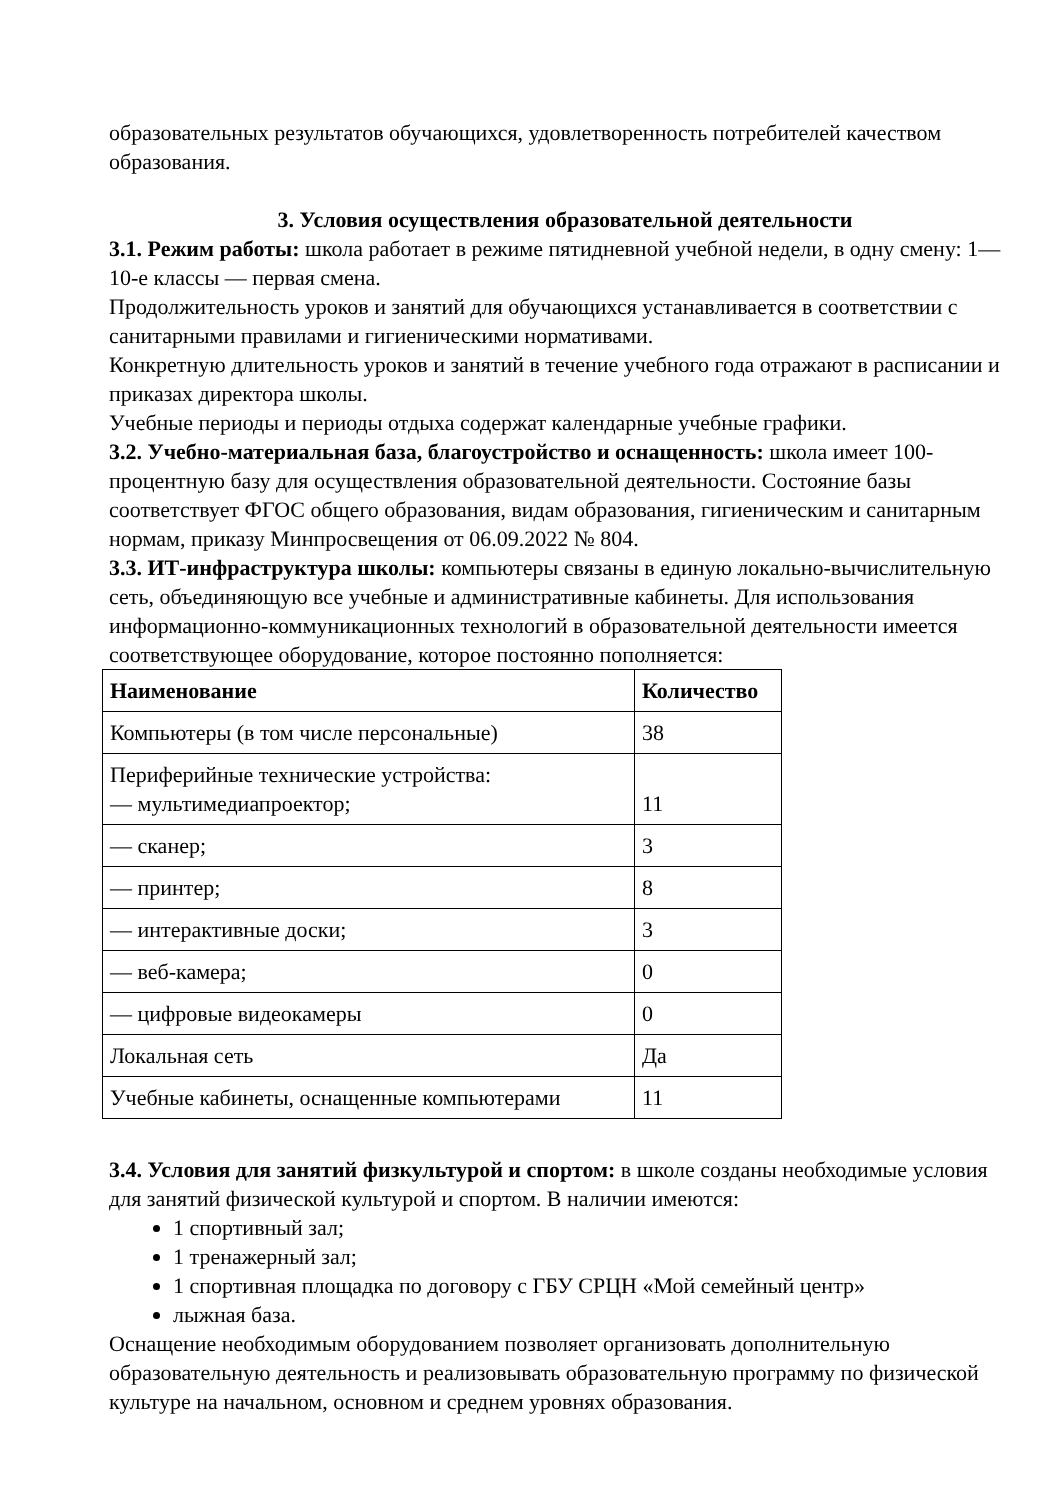образовательных результатов обучающихся, удовлетворенность потребителей качеством образования.
3. Условия осуществления образовательной деятельности
3.1. Режим работы: школа работает в режиме пятидневной учебной недели, в одну смену: 1— 10-е классы — первая смена.
Продолжительность уроков и занятий для обучающихся устанавливается в соответствии с санитарными правилами и гигиеническими нормативами.
Конкретную длительность уроков и занятий в течение учебного года отражают в расписании и приказах директора школы.
Учебные периоды и периоды отдыха содержат календарные учебные графики.
3.2. Учебно-материальная база, благоустройство и оснащенность: школа имеет 100-процентную базу для осуществления образовательной деятельности. Состояние базы соответствует ФГОС общего образования, видам образования, гигиеническим и санитарным нормам, приказу Минпросвещения от 06.09.2022 № 804.
3.3. ИТ-инфраструктура школы: компьютеры связаны в единую локально-вычислительную сеть, объединяющую все учебные и административные кабинеты. Для использования информационно-коммуникационных технологий в образовательной деятельности имеется соответствующее оборудование, которое постоянно пополняется:
| Наименование | Количество |
| --- | --- |
| Компьютеры (в том числе персональные) | 38 |
| Периферийные технические устройства: — мультимедиапроектор; | 11 |
| — сканер; | 3 |
| — принтер; | 8 |
| — интерактивные доски; | 3 |
| — веб-камера; | 0 |
| — цифровые видеокамеры | 0 |
| Локальная сеть | Да |
| Учебные кабинеты, оснащенные компьютерами | 11 |
3.4. Условия для занятий физкультурой и спортом: в школе созданы необходимые условия для занятий физической культурой и спортом. В наличии имеются:
1 спортивный зал;
1 тренажерный зал;
1 спортивная площадка по договору с ГБУ СРЦН «Мой семейный центр»
лыжная база.
Оснащение необходимым оборудованием позволяет организовать дополнительную образовательную деятельность и реализовывать образовательную программу по физической культуре на начальном, основном и среднем уровнях образования.